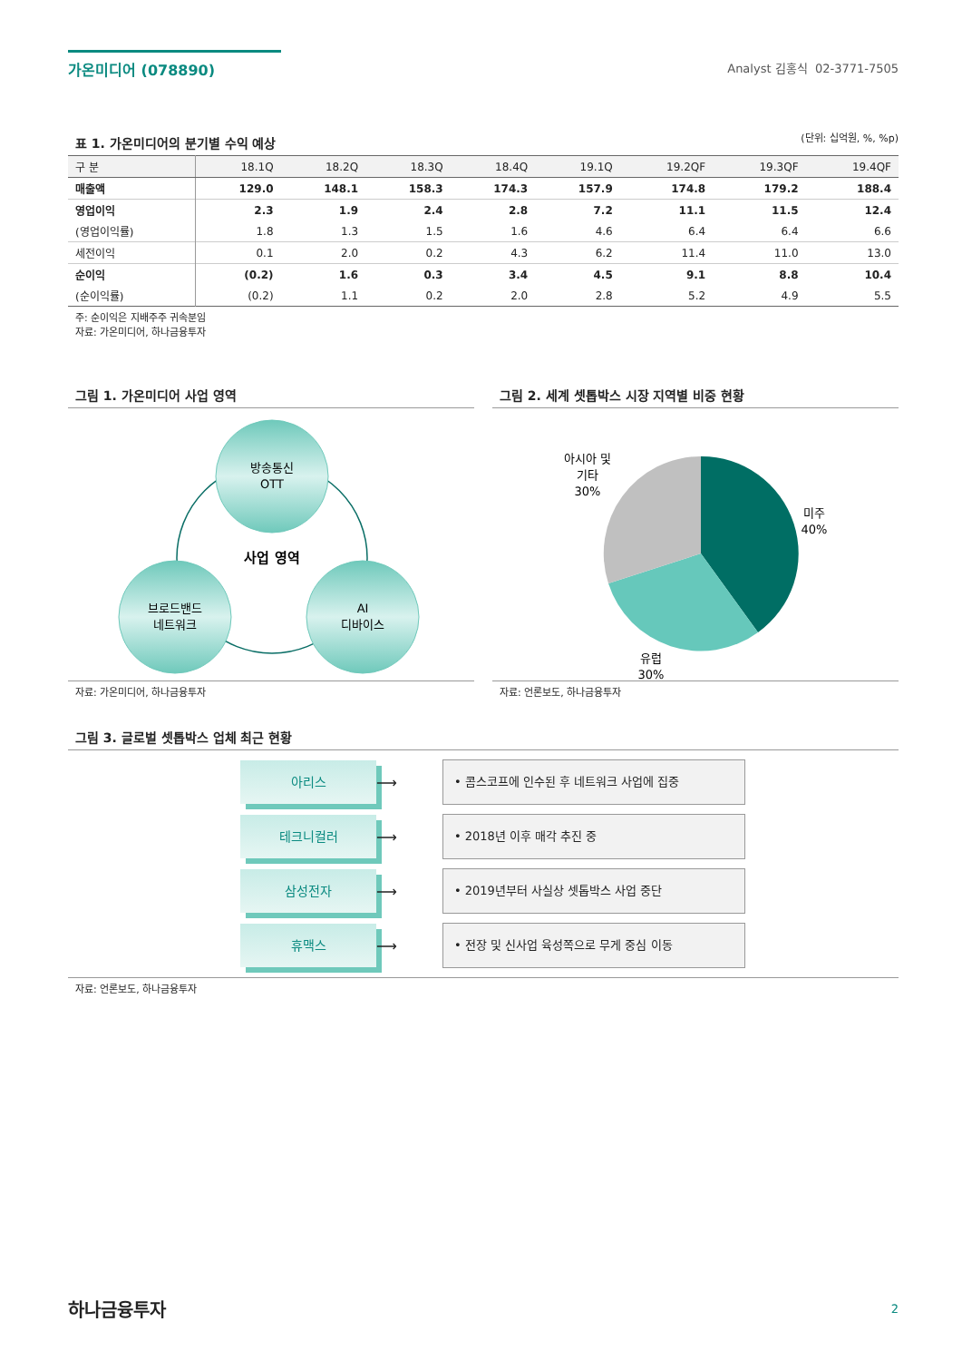가온미디어 (078890)
Analyst 김홍식 02-3771-7505
표 1. 가온미디어의 분기별 수익 예상
(단위: 십억원, %, %p)
| 구 분 | 18.1Q | 18.2Q | 18.3Q | 18.4Q | 19.1Q | 19.2QF | 19.3QF | 19.4QF |
| --- | --- | --- | --- | --- | --- | --- | --- | --- |
| 매출액 | 129.0 | 148.1 | 158.3 | 174.3 | 157.9 | 174.8 | 179.2 | 188.4 |
| 영업이익 | 2.3 | 1.9 | 2.4 | 2.8 | 7.2 | 11.1 | 11.5 | 12.4 |
| (영업이익률) | 1.8 | 1.3 | 1.5 | 1.6 | 4.6 | 6.4 | 6.4 | 6.6 |
| 세전이익 | 0.1 | 2.0 | 0.2 | 4.3 | 6.2 | 11.4 | 11.0 | 13.0 |
| 순이익 | (0.2) | 1.6 | 0.3 | 3.4 | 4.5 | 9.1 | 8.8 | 10.4 |
| (순이익률) | (0.2) | 1.1 | 0.2 | 2.0 | 2.8 | 5.2 | 4.9 | 5.5 |
주: 순이익은 지배주주 귀속분임
자료: 가온미디어, 하나금융투자
그림 1. 가온미디어 사업 영역
방송통신
OTT
브로드밴드
네트워크
AI
디바이스
사업 영역
자료: 가온미디어, 하나금융투자
그림 2. 세계 셋톱박스 시장 지역별 비중 현황
아시아 및
기타
30%
미주
40%
유럽
30%
자료: 언론보도, 하나금융투자
그림 3. 글로벌 셋톱박스 업체 최근 현황
아리스
⟶
• 콤스코프에 인수된 후 네트워크 사업에 집중
테크니컬러
⟶
• 2018년 이후 매각 추진 중
삼성전자
⟶
• 2019년부터 사실상 셋톱박스 사업 중단
휴맥스
⟶
• 전장 및 신사업 육성쪽으로 무게 중심 이동
자료: 언론보도, 하나금융투자
하나금융투자 2